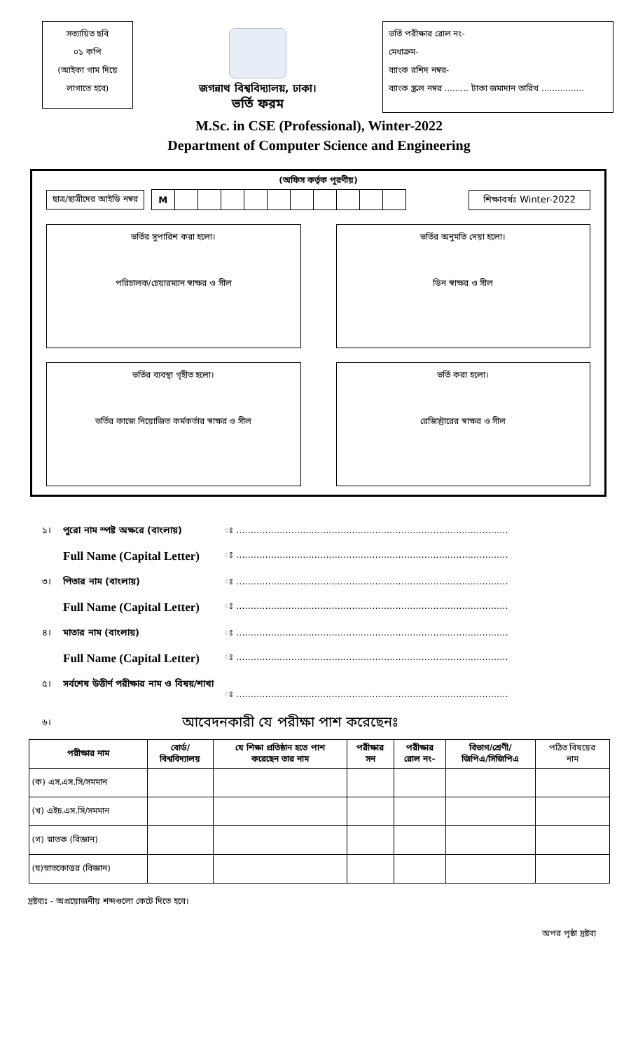সত্যায়িত ছবি
০১ কপি
(আইকা গাম দিয়ে
লাগাতে হবে)
জগন্নাথ বিশ্ববিদ্যালয়, ঢাকা।
ভর্তি ফরম
ভর্তি পরীক্ষার রোল নং-
মেধাক্রম-
ব্যাংক রশিদ নম্বর-
ব্যাংক স্ক্রল নম্বর ......... টাকা জমাদান তারিখ ................
M.Sc. in CSE (Professional), Winter-2022
Department of Computer Science and Engineering
(অফিস কর্তৃক পূরণীয়)
ছাত্র/ছাত্রীদের আইডি নম্বর
| M | | | | | | | | | | |
শিক্ষাবর্ষঃ Winter-2022
ভর্তির সুপারিশ করা হলো।
পরিচালক/চেয়ারম্যান স্বাক্ষর ও সীল
ভর্তির অনুমতি দেয়া হলো।
ডিন স্বাক্ষর ও সীল
ভর্তির ব্যবস্থা গৃহীত হলো।
ভর্তির কাজে নিয়োজিত কর্মকর্তার স্বাক্ষর ও সীল
ভর্তি করা হলো।
রেজিস্ট্রারের স্বাক্ষর ও সীল
১। পুরো নাম স্পষ্ট অক্ষরে (বাংলায়) ঃ ..............................................................................................
Full Name (Capital Letter) ঃ ..............................................................................................
৩। পিতার নাম (বাংলায়) ঃ ..............................................................................................
Full Name (Capital Letter) ঃ ..............................................................................................
৪। মাতার নাম (বাংলায়) ঃ ..............................................................................................
Full Name (Capital Letter) ঃ ..............................................................................................
৫। সর্বশেষ উত্তীর্ণ পরীক্ষার নাম ও বিষয়/শাখা
ঃ ..............................................................................................
৬। আবেদনকারী যে পরীক্ষা পাশ করেছেনঃ
| পরীক্ষার নাম | বোর্ড/ বিশ্ববিদ্যালয় | যে শিক্ষা প্রতিষ্ঠান হতে পাশ করেছেন তার নাম | পরীক্ষার সন | পরীক্ষার রোল নং- | বিভাগ/শ্রেণী/ জিপিএ/সিজিপিএ | পঠিত বিষয়ের নাম |
| --- | --- | --- | --- | --- | --- | --- |
| (ক) এস.এস.সি/সমমান | | | | | | |
| (খ) এইচ.এস.সি/সমমান | | | | | | |
| (গ) স্নাতক (বিজ্ঞান) | | | | | | |
| (ঘ)স্নাতকোত্তর (বিজ্ঞান) | | | | | | |
দ্রষ্টব্যঃ - অপ্রয়োজনীয় শব্দগুলো কেটে দিতে হবে।
অপর পৃষ্ঠা দ্রষ্টব্য